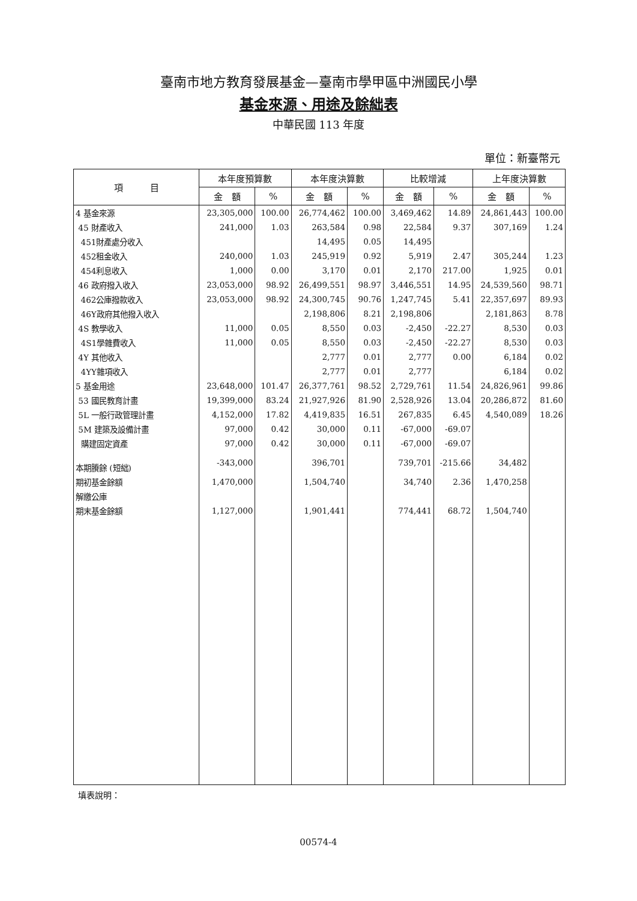臺南市地方教育發展基金—臺南市學甲區中洲國民小學
基金來源、用途及餘絀表
中華民國 113 年度
單位：新臺幣元
| 項 目 | 本年度預算數 | | 本年度決算數 | | 比較增減 | | 上年度決算數 | |
| --- | --- | --- | --- | --- | --- | --- | --- | --- |
| | 金 額 | % | 金 額 | % | 金 額 | % | 金 額 | % |
| 4 基金來源 | 23,305,000 | 100.00 | 26,774,462 | 100.00 | 3,469,462 | 14.89 | 24,861,443 | 100.00 |
| 45 財產收入 | 241,000 | 1.03 | 263,584 | 0.98 | 22,584 | 9.37 | 307,169 | 1.24 |
| 451財產處分收入 | | | 14,495 | 0.05 | 14,495 | | | |
| 452租金收入 | 240,000 | 1.03 | 245,919 | 0.92 | 5,919 | 2.47 | 305,244 | 1.23 |
| 454利息收入 | 1,000 | 0.00 | 3,170 | 0.01 | 2,170 | 217.00 | 1,925 | 0.01 |
| 46 政府撥入收入 | 23,053,000 | 98.92 | 26,499,551 | 98.97 | 3,446,551 | 14.95 | 24,539,560 | 98.71 |
| 462公庫撥款收入 | 23,053,000 | 98.92 | 24,300,745 | 90.76 | 1,247,745 | 5.41 | 22,357,697 | 89.93 |
| 46Y政府其他撥入收入 | | | 2,198,806 | 8.21 | 2,198,806 | | 2,181,863 | 8.78 |
| 4S 教學收入 | 11,000 | 0.05 | 8,550 | 0.03 | -2,450 | -22.27 | 8,530 | 0.03 |
| 4S1學雜費收入 | 11,000 | 0.05 | 8,550 | 0.03 | -2,450 | -22.27 | 8,530 | 0.03 |
| 4Y 其他收入 | | | 2,777 | 0.01 | 2,777 | 0.00 | 6,184 | 0.02 |
| 4YY雜項收入 | | | 2,777 | 0.01 | 2,777 | | 6,184 | 0.02 |
| 5 基金用途 | 23,648,000 | 101.47 | 26,377,761 | 98.52 | 2,729,761 | 11.54 | 24,826,961 | 99.86 |
| 53 國民教育計畫 | 19,399,000 | 83.24 | 21,927,926 | 81.90 | 2,528,926 | 13.04 | 20,286,872 | 81.60 |
| 5L 一般行政管理計畫 | 4,152,000 | 17.82 | 4,419,835 | 16.51 | 267,835 | 6.45 | 4,540,089 | 18.26 |
| 5M 建築及設備計畫 | 97,000 | 0.42 | 30,000 | 0.11 | -67,000 | -69.07 | | |
| 購建固定資產 | 97,000 | 0.42 | 30,000 | 0.11 | -67,000 | -69.07 | | |
| 本期賸餘 (短絀) | -343,000 | | 396,701 | | 739,701 | -215.66 | 34,482 | |
| 期初基金餘額 | 1,470,000 | | 1,504,740 | | 34,740 | 2.36 | 1,470,258 | |
| 解繳公庫 | | | | | | | | |
| 期末基金餘額 | 1,127,000 | | 1,901,441 | | 774,441 | 68.72 | 1,504,740 | |
填表說明：
00574-4